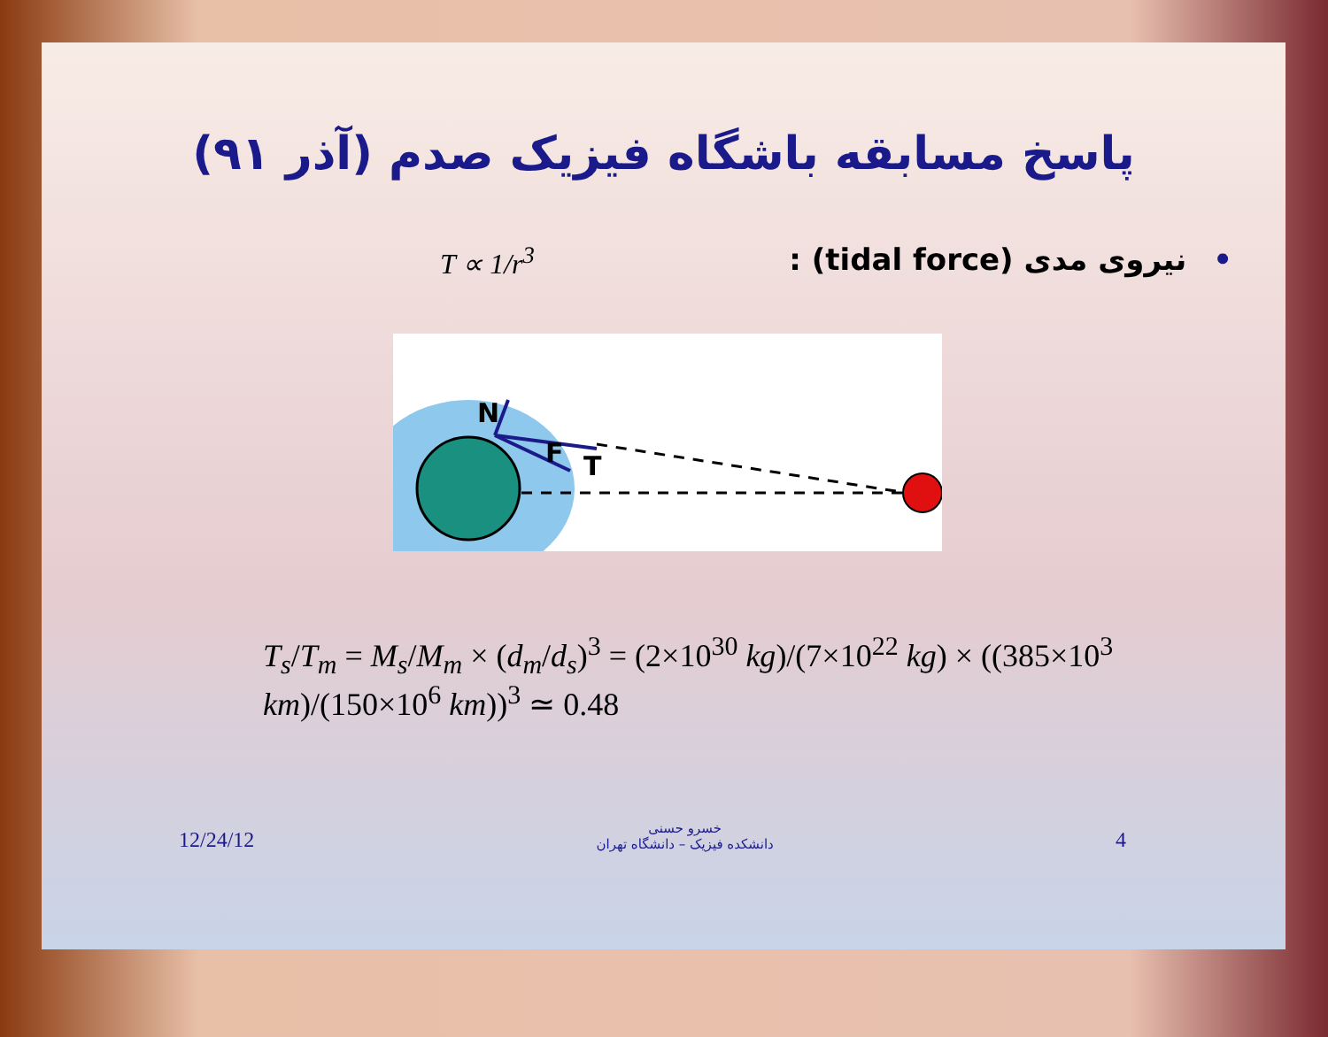پاسخ مسابقه باشگاه فیزیک صدم (آذر ۹۱)
T ∝ 1/r<sup>3</sup> •نیروی مدی (tidal force) :
N
F
T
T<sub>s</sub>/T<sub>m</sub> = M<sub>s</sub>/M<sub>m</sub> × (d<sub>m</sub>/d<sub>s</sub>)<sup>3</sup> = (2×10<sup>30</sup> kg)/(7×10<sup>22</sup> kg) × ((385×10<sup>3</sup> km)/(150×10<sup>6</sup> km))<sup>3</sup> ≃ 0.48
12/24/12
خسرو حسنی
دانشکده فیزیک – دانشگاه تهران
4